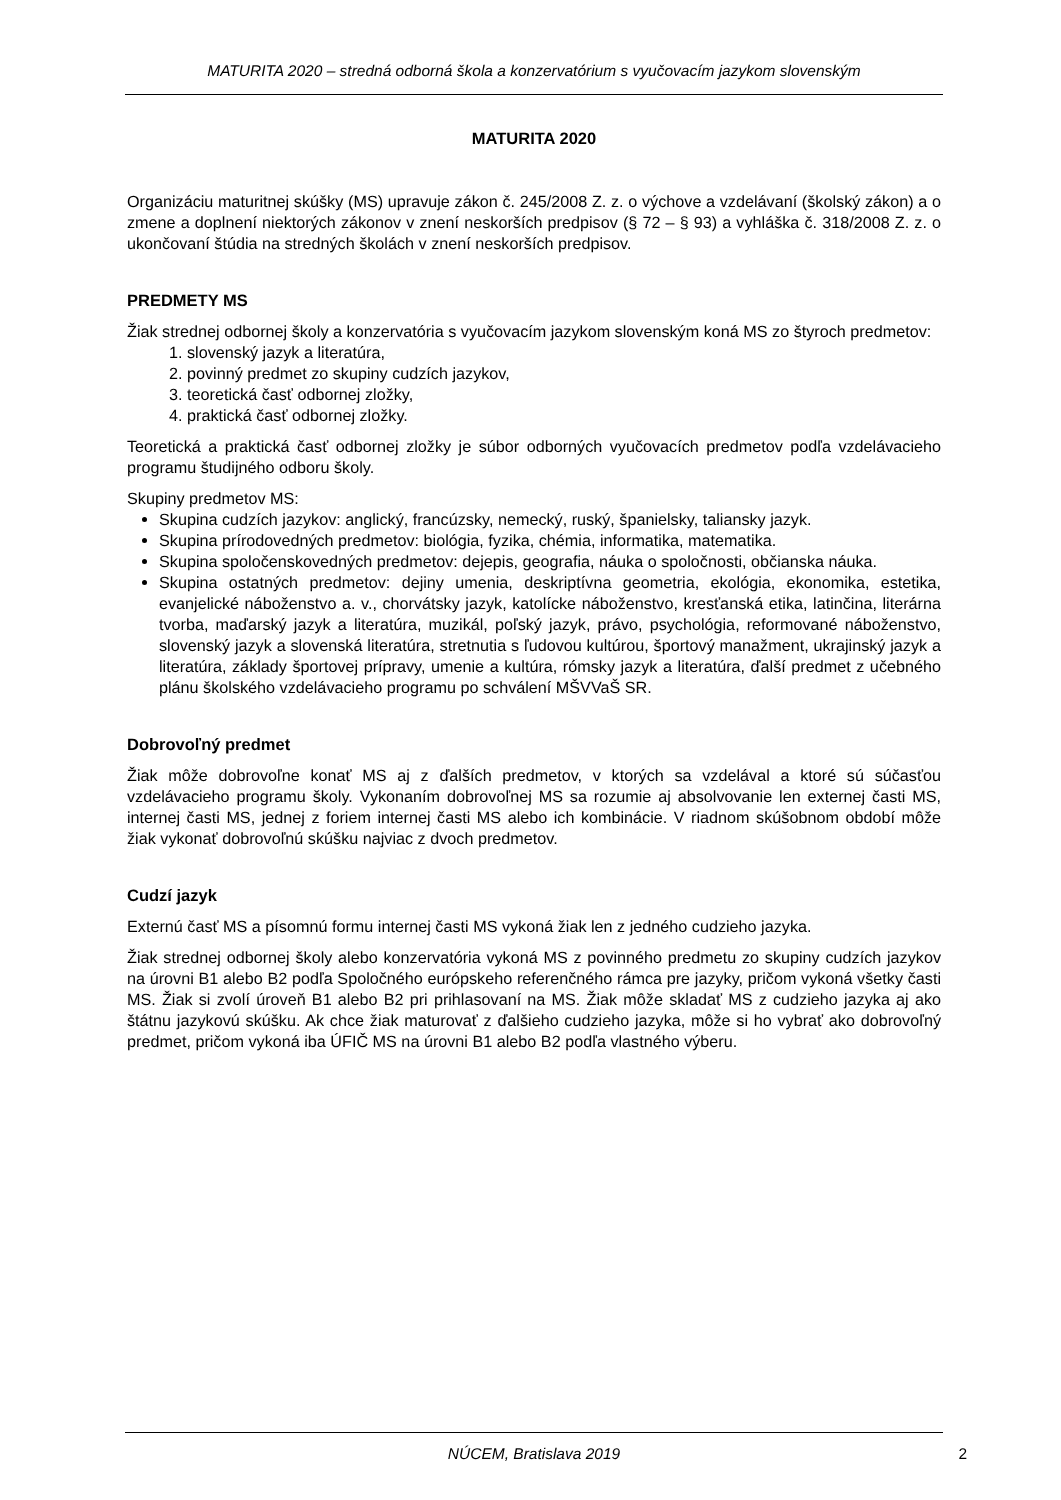MATURITA 2020 – stredná odborná škola a konzervatórium s vyučovacím jazykom slovenským
MATURITA 2020
Organizáciu maturitnej skúšky (MS) upravuje zákon č. 245/2008 Z. z. o výchove a vzdelávaní (školský zákon) a o zmene a doplnení niektorých zákonov v znení neskorších predpisov (§ 72 – § 93) a vyhláška č. 318/2008 Z. z. o ukončovaní štúdia na stredných školách v znení neskorších predpisov.
PREDMETY MS
Žiak strednej odbornej školy a konzervatória s vyučovacím jazykom slovenským koná MS zo štyroch predmetov:
1. slovenský jazyk a literatúra,
2. povinný predmet zo skupiny cudzích jazykov,
3. teoretická časť odbornej zložky,
4. praktická časť odbornej zložky.
Teoretická a praktická časť odbornej zložky je súbor odborných vyučovacích predmetov podľa vzdelávacieho programu študijného odboru školy.
Skupiny predmetov MS:
Skupina cudzích jazykov: anglický, francúzsky, nemecký, ruský, španielsky, taliansky jazyk.
Skupina prírodovedných predmetov: biológia, fyzika, chémia, informatika, matematika.
Skupina spoločenskovedných predmetov: dejepis, geografia, náuka o spoločnosti, občianska náuka.
Skupina ostatných predmetov: dejiny umenia, deskriptívna geometria, ekológia, ekonomika, estetika, evanjelické náboženstvo a. v., chorvátsky jazyk, katolícke náboženstvo, kresťanská etika, latinčina, literárna tvorba, maďarský jazyk a literatúra, muzikál, poľský jazyk, právo, psychológia, reformované náboženstvo, slovenský jazyk a slovenská literatúra, stretnutia s ľudovou kultúrou, športový manažment, ukrajinský jazyk a literatúra, základy športovej prípravy, umenie a kultúra, rómsky jazyk a literatúra, ďalší predmet z učebného plánu školského vzdelávacieho programu po schválení MŠVVaŠ SR.
Dobrovoľný predmet
Žiak môže dobrovoľne konať MS aj z ďalších predmetov, v ktorých sa vzdelával a ktoré sú súčasťou vzdelávacieho programu školy. Vykonaním dobrovoľnej MS sa rozumie aj absolvovanie len externej časti MS, internej časti MS, jednej z foriem internej časti MS alebo ich kombinácie. V riadnom skúšobnom období môže žiak vykonať dobrovoľnú skúšku najviac z dvoch predmetov.
Cudzí jazyk
Externú časť MS a písomnú formu internej časti MS vykoná žiak len z jedného cudzieho jazyka.
Žiak strednej odbornej školy alebo konzervatória vykoná MS z povinného predmetu zo skupiny cudzích jazykov na úrovni B1 alebo B2 podľa Spoločného európskeho referenčného rámca pre jazyky, pričom vykoná všetky časti MS. Žiak si zvolí úroveň B1 alebo B2 pri prihlasovaní na MS. Žiak môže skladať MS z cudzieho jazyka aj ako štátnu jazykovú skúšku. Ak chce žiak maturovať z ďalšieho cudzieho jazyka, môže si ho vybrať ako dobrovoľný predmet, pričom vykoná iba ÚFIČ MS na úrovni B1 alebo B2 podľa vlastného výberu.
NÚCEM, Bratislava 2019
2